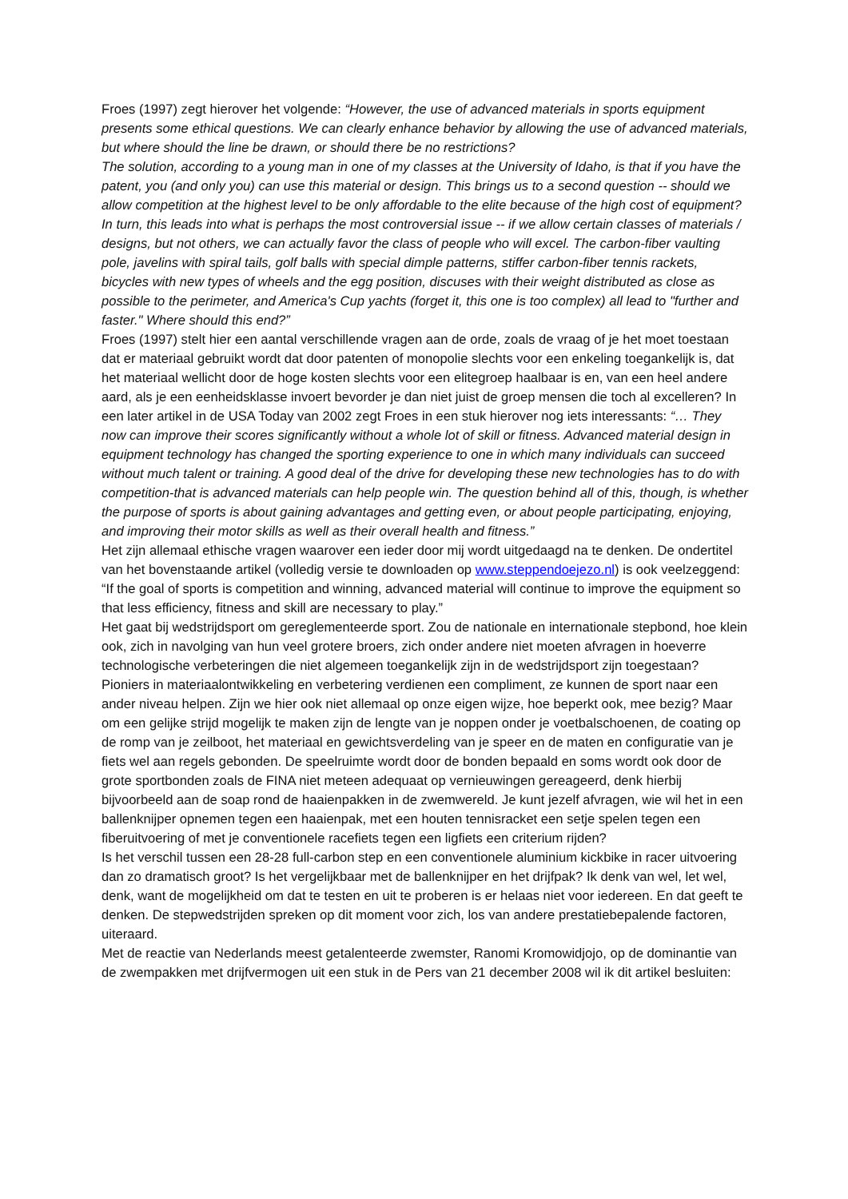Froes (1997) zegt hierover het volgende: “However, the use of advanced materials in sports equipment presents some ethical questions. We can clearly enhance behavior by allowing the use of advanced materials, but where should the line be drawn, or should there be no restrictions?
The solution, according to a young man in one of my classes at the University of Idaho, is that if you have the patent, you (and only you) can use this material or design. This brings us to a second question -- should we allow competition at the highest level to be only affordable to the elite because of the high cost of equipment? In turn, this leads into what is perhaps the most controversial issue -- if we allow certain classes of materials / designs, but not others, we can actually favor the class of people who will excel. The carbon-fiber vaulting pole, javelins with spiral tails, golf balls with special dimple patterns, stiffer carbon-fiber tennis rackets, bicycles with new types of wheels and the egg position, discuses with their weight distributed as close as possible to the perimeter, and America's Cup yachts (forget it, this one is too complex) all lead to "further and faster." Where should this end?”
Froes (1997) stelt hier een aantal verschillende vragen aan de orde, zoals de vraag of je het moet toestaan dat er materiaal gebruikt wordt dat door patenten of monopolie slechts voor een enkeling toegankelijk is, dat het materiaal wellicht door de hoge kosten slechts voor een elitegroep haalbaar is en, van een heel andere aard, als je een eenheidsklasse invoert bevorder je dan niet juist de groep mensen die toch al excelleren? In een later artikel in de USA Today van 2002 zegt Froes in een stuk hierover nog iets interessants: “… They now can improve their scores significantly without a whole lot of skill or fitness. Advanced material design in equipment technology has changed the sporting experience to one in which many individuals can succeed without much talent or training. A good deal of the drive for developing these new technologies has to do with competition-that is advanced materials can help people win. The question behind all of this, though, is whether the purpose of sports is about gaining advantages and getting even, or about people participating, enjoying, and improving their motor skills as well as their overall health and fitness.”
Het zijn allemaal ethische vragen waarover een ieder door mij wordt uitgedaagd na te denken. De ondertitel van het bovenstaande artikel (volledig versie te downloaden op www.steppendoejezo.nl) is ook veelzeggend: “If the goal of sports is competition and winning, advanced material will continue to improve the equipment so that less efficiency, fitness and skill are necessary to play.”
Het gaat bij wedstrijdsport om gereglementeerde sport. Zou de nationale en internationale stepbond, hoe klein ook, zich in navolging van hun veel grotere broers, zich onder andere niet moeten afvragen in hoeverre technologische verbeteringen die niet algemeen toegankelijk zijn in de wedstrijdsport zijn toegestaan?
Pioniers in materiaalontwikkeling en verbetering verdienen een compliment, ze kunnen de sport naar een ander niveau helpen. Zijn we hier ook niet allemaal op onze eigen wijze, hoe beperkt ook, mee bezig? Maar om een gelijke strijd mogelijk te maken zijn de lengte van je noppen onder je voetbalschoenen, de coating op de romp van je zeilboot, het materiaal en gewichtsverdeling van je speer en de maten en configuratie van je fiets wel aan regels gebonden. De speelruimte wordt door de bonden bepaald en soms wordt ook door de grote sportbonden zoals de FINA niet meteen adequaat op vernieuwingen gereageerd, denk hierbij bijvoorbeeld aan de soap rond de haaienpakken in de zwemwereld. Je kunt jezelf afvragen, wie wil het in een ballenknijper opnemen tegen een haaienpak, met een houten tennisracket een setje spelen tegen een fiberuitvoering of met je conventionele racefiets tegen een ligfiets een criterium rijden?
Is het verschil tussen een 28-28 full-carbon step en een conventionele aluminium kickbike in racer uitvoering dan zo dramatisch groot? Is het vergelijkbaar met de ballenknijper en het drijfpak? Ik denk van wel, let wel, denk, want de mogelijkheid om dat te testen en uit te proberen is er helaas niet voor iedereen. En dat geeft te denken. De stepwedstrijden spreken op dit moment voor zich, los van andere prestatiebepalende factoren, uiteraard.
Met de reactie van Nederlands meest getalenteerde zwemster, Ranomi Kromowidjojo, op de dominantie van de zwempakken met drijfvermogen uit een stuk in de Pers van 21 december 2008 wil ik dit artikel besluiten: